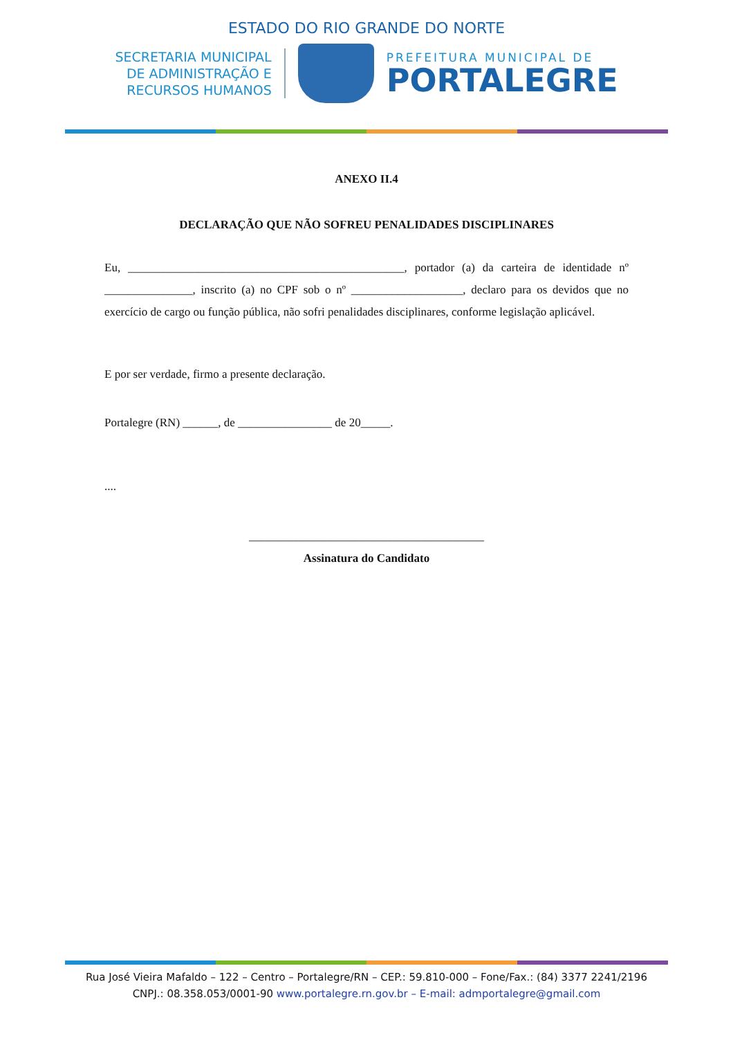ESTADO DO RIO GRANDE DO NORTE
SECRETARIA MUNICIPAL
DE ADMINISTRAÇÃO E
RECURSOS HUMANOS
PREFEITURA MUNICIPAL DE
PORTALEGRE
ANEXO II.4
DECLARAÇÃO QUE NÃO SOFREU PENALIDADES DISCIPLINARES
Eu, _______________________________________________, portador (a) da carteira de identidade nº _______________, inscrito (a) no CPF sob o nº ___________________, declaro para os devidos que no exercício de cargo ou função pública, não sofri penalidades disciplinares, conforme legislação aplicável.
E por ser verdade, firmo a presente declaração.
Portalegre (RN) ______, de ________________ de 20_____.
....
________________________________________
Assinatura do Candidato
Rua José Vieira Mafaldo – 122 – Centro – Portalegre/RN – CEP.: 59.810-000 – Fone/Fax.: (84) 3377 2241/2196
CNPJ.: 08.358.053/0001-90 www.portalegre.rn.gov.br – E-mail: admportalegre@gmail.com